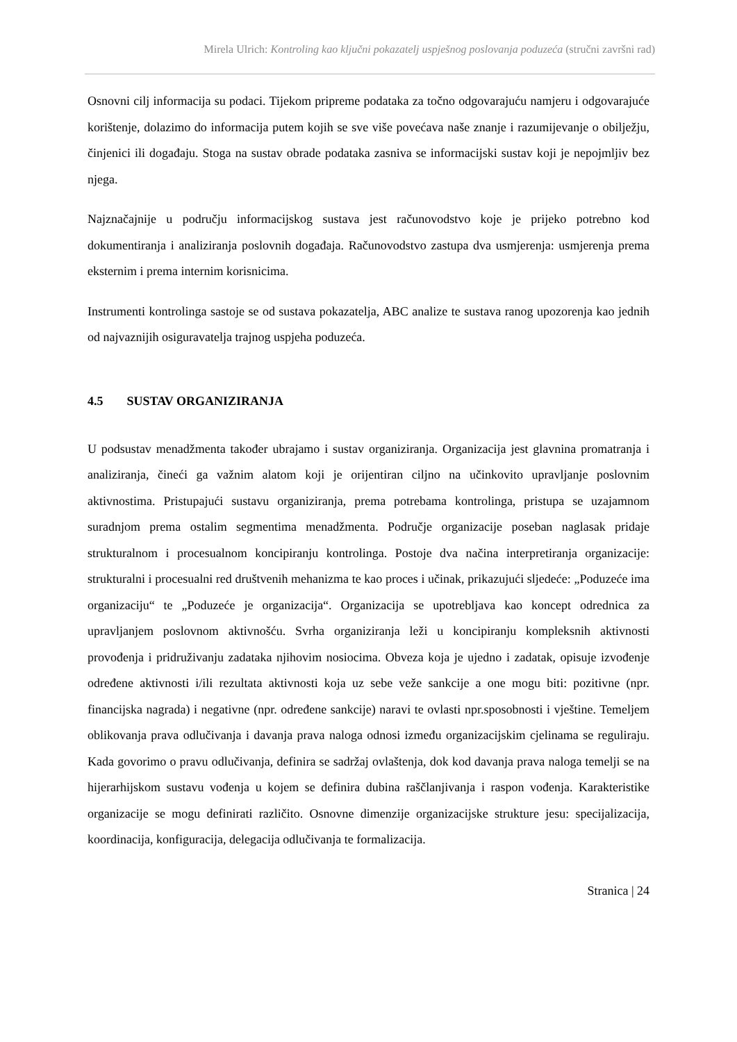Mirela Ulrich: Kontroling kao ključni pokazatelj uspješnog poslovanja poduzeća (stručni završni rad)
Osnovni cilj informacija su podaci. Tijekom pripreme podataka za točno odgovarajuću namjeru i odgovarajuće korištenje, dolazimo do informacija putem kojih se sve više povećava naše znanje i razumijevanje o obilježju, činjenici ili događaju. Stoga na sustav obrade podataka zasniva se informacijski sustav koji je nepojmljiv bez njega.
Najznačajnije u području informacijskog sustava jest računovodstvo koje je prijeko potrebno kod dokumentiranja i analiziranja poslovnih događaja. Računovodstvo zastupa dva usmjerenja: usmjerenja prema eksternim i prema internim korisnicima.
Instrumenti kontrolinga sastoje se od sustava pokazatelja, ABC analize te sustava ranog upozorenja kao jednih od najvaznijih osiguravatelja trajnog uspjeha poduzeća.
4.5 SUSTAV ORGANIZIRANJA
U podsustav menadžmenta također ubrajamo i sustav organiziranja. Organizacija jest glavnina promatranja i analiziranja, čineći ga važnim alatom koji je orijentiran ciljno na učinkovito upravljanje poslovnim aktivnostima. Pristupajući sustavu organiziranja, prema potrebama kontrolinga, pristupa se uzajamnom suradnjom prema ostalim segmentima menadžmenta. Područje organizacije poseban naglasak pridaje strukturalnom i procesualnom koncipiranju kontrolinga. Postoje dva načina interpretiranja organizacije: strukturalni i procesualni red društvenih mehanizma te kao proces i učinak, prikazujući sljedeće: „Poduzeće ima organizaciju“ te „Poduzeće je organizacija“. Organizacija se upotrebljava kao koncept odrednica za upravljanjem poslovnom aktivnošću. Svrha organiziranja leži u koncipiranju kompleksnih aktivnosti provođenja i pridruživanju zadataka njihovim nosiocima. Obveza koja je ujedno i zadatak, opisuje izvođenje određene aktivnosti i/ili rezultata aktivnosti koja uz sebe veže sankcije a one mogu biti: pozitivne (npr. financijska nagrada) i negativne (npr. određene sankcije) naravi te ovlasti npr.sposobnosti i vještine. Temeljem oblikovanja prava odlučivanja i davanja prava naloga odnosi između organizacijskim cjelinama se reguliraju. Kada govorimo o pravu odlučivanja, definira se sadržaj ovlaštenja, dok kod davanja prava naloga temelji se na hijerarhijskom sustavu vođenja u kojem se definira dubina raščlanjivanja i raspon vođenja. Karakteristike organizacije se mogu definirati različito. Osnovne dimenzije organizacijske strukture jesu: specijalizacija, koordinacija, konfiguracija, delegacija odlučivanja te formalizacija.
Stranica | 24